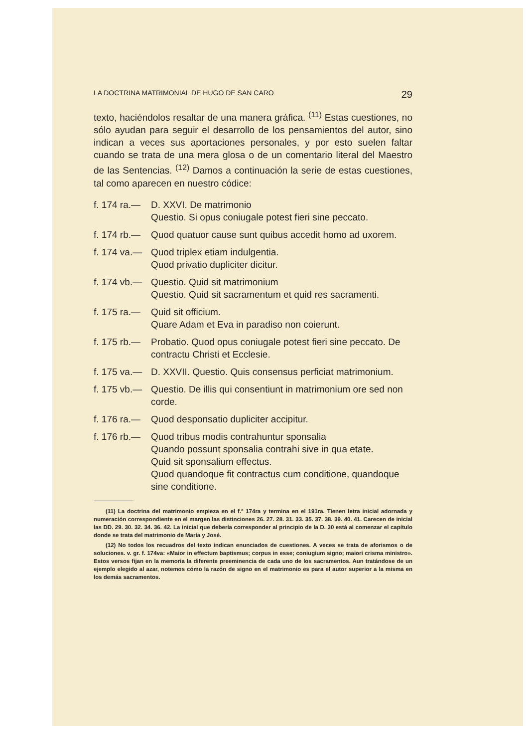LA DOCTRINA MATRIMONIAL DE HUGO DE SAN CARO 29
texto, haciéndolos resaltar de una manera gráfica. <sup>(11)</sup> Estas cuestiones, no sólo ayudan para seguir el desarrollo de los pensamientos del autor, sino indican a veces sus aportaciones personales, y por esto suelen faltar cuando se trata de una mera glosa o de un comentario literal del Maestro de las Sentencias. <sup>(12)</sup> Damos a continuación la serie de estas cuestiones, tal como aparecen en nuestro códice:
f. 174 ra.— D. XXVI. De matrimonio
Questio. Si opus coniugale potest fieri sine peccato.
f. 174 rb.— Quod quatuor cause sunt quibus accedit homo ad uxorem.
f. 174 va.— Quod triplex etiam indulgentia.
Quod privatio dupliciter dicitur.
f. 174 vb.— Questio. Quid sit matrimonium
Questio. Quid sit sacramentum et quid res sacramenti.
f. 175 ra.— Quid sit officium.
Quare Adam et Eva in paradiso non coierunt.
f. 175 rb.— Probatio. Quod opus coniugale potest fieri sine peccato. De contractu Christi et Ecclesie.
f. 175 va.— D. XXVII. Questio. Quis consensus perficiat matrimonium.
f. 175 vb.— Questio. De illis qui consentiunt in matrimonium ore sed non corde.
f. 176 ra.— Quod desponsatio dupliciter accipitur.
f. 176 rb.— Quod tribus modis contrahuntur sponsalia
Quando possunt sponsalia contrahi sive in qua etate.
Quid sit sponsalium effectus.
Quod quandoque fit contractus cum conditione, quandoque sine conditione.
(11) La doctrina del matrimonio empieza en el f.º 174ra y termina en el 191ra. Tienen letra inicial adornada y numeración correspondiente en el margen las distinciones 26. 27. 28. 31. 33. 35. 37. 38. 39. 40. 41. Carecen de inicial las DD. 29. 30. 32. 34. 36. 42. La inicial que debería corresponder al principio de la D. 30 está al comenzar el capítulo donde se trata del matrimonio de María y José.
(12) No todos los recuadros del texto indican enunciados de cuestiones. A veces se trata de aforismos o de soluciones. v. gr. f. 174va: «Maior in effectum baptismus; corpus in esse; coniugium signo; maiori crisma ministro». Estos versos fijan en la memoria la diferente preeminencia de cada uno de los sacramentos. Aun tratándose de un ejemplo elegido al azar, notemos cómo la razón de signo en el matrimonio es para el autor superior a la misma en los demás sacramentos.